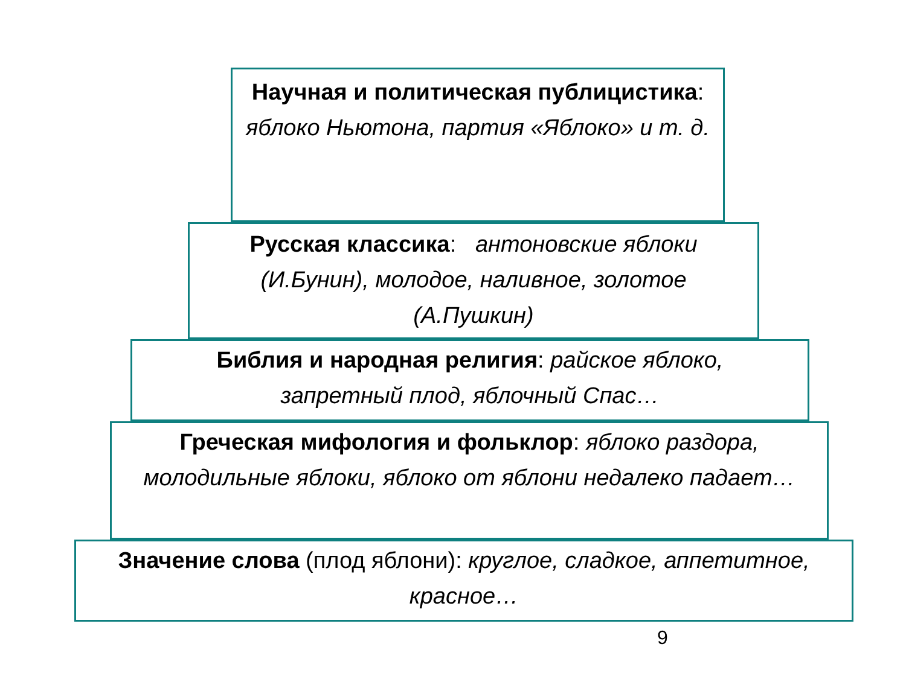Научная и политическая публицистика: яблоко Ньютона, партия «Яблоко» и т. д.
Русская классика: антоновские яблоки (И.Бунин), молодое, наливное, золотое (А.Пушкин)
Библия и народная религия: райское яблоко, запретный плод, яблочный Спас…
Греческая мифология и фольклор: яблоко раздора, молодильные яблоки, яблоко от яблони недалеко падает…
Значение слова (плод яблони): круглое, сладкое, аппетитное, красное…
9